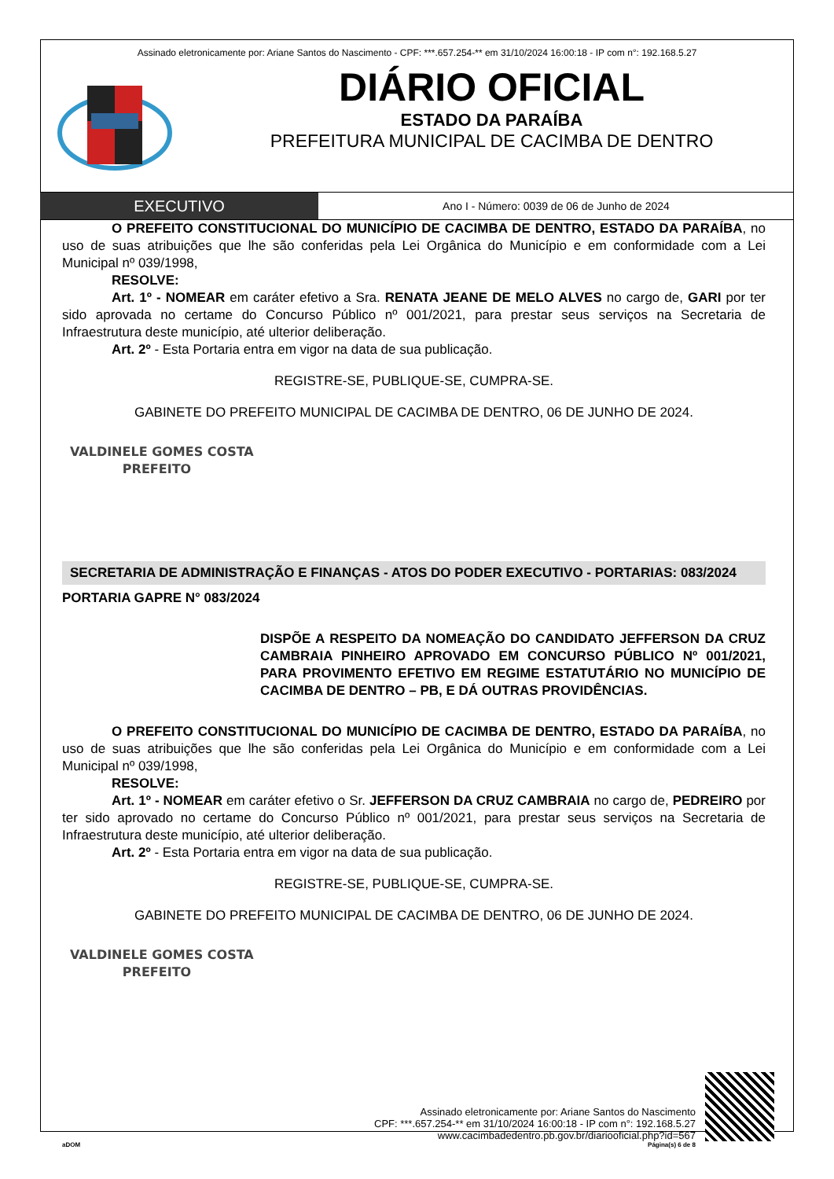Assinado eletronicamente por: Ariane Santos do Nascimento - CPF: ***.657.254-** em 31/10/2024 16:00:18 - IP com n°: 192.168.5.27
DIÁRIO OFICIAL
ESTADO DA PARAÍBA
PREFEITURA MUNICIPAL DE CACIMBA DE DENTRO
EXECUTIVO
Ano I - Número: 0039 de 06 de Junho de 2024
O PREFEITO CONSTITUCIONAL DO MUNICÍPIO DE CACIMBA DE DENTRO, ESTADO DA PARAÍBA, no uso de suas atribuições que lhe são conferidas pela Lei Orgânica do Município e em conformidade com a Lei Municipal nº 039/1998,
RESOLVE:
Art. 1º - NOMEAR em caráter efetivo a Sra. RENATA JEANE DE MELO ALVES no cargo de, GARI por ter sido aprovada no certame do Concurso Público nº 001/2021, para prestar seus serviços na Secretaria de Infraestrutura deste município, até ulterior deliberação.
Art. 2º - Esta Portaria entra em vigor na data de sua publicação.
REGISTRE-SE, PUBLIQUE-SE, CUMPRA-SE.
GABINETE DO PREFEITO MUNICIPAL DE CACIMBA DE DENTRO, 06 DE JUNHO DE 2024.
VALDINELE GOMES COSTA
PREFEITO
SECRETARIA DE ADMINISTRAÇÃO E FINANÇAS - ATOS DO PODER EXECUTIVO - PORTARIAS: 083/2024
PORTARIA GAPRE N° 083/2024
DISPÕE A RESPEITO DA NOMEAÇÃO DO CANDIDATO JEFFERSON DA CRUZ CAMBRAIA PINHEIRO APROVADO EM CONCURSO PÚBLICO Nº 001/2021, PARA PROVIMENTO EFETIVO EM REGIME ESTATUTÁRIO NO MUNICÍPIO DE CACIMBA DE DENTRO – PB, E DÁ OUTRAS PROVIDÊNCIAS.
O PREFEITO CONSTITUCIONAL DO MUNICÍPIO DE CACIMBA DE DENTRO, ESTADO DA PARAÍBA, no uso de suas atribuições que lhe são conferidas pela Lei Orgânica do Município e em conformidade com a Lei Municipal nº 039/1998,
RESOLVE:
Art. 1º - NOMEAR em caráter efetivo o Sr. JEFFERSON DA CRUZ CAMBRAIA no cargo de, PEDREIRO por ter sido aprovado no certame do Concurso Público nº 001/2021, para prestar seus serviços na Secretaria de Infraestrutura deste município, até ulterior deliberação.
Art. 2º - Esta Portaria entra em vigor na data de sua publicação.
REGISTRE-SE, PUBLIQUE-SE, CUMPRA-SE.
GABINETE DO PREFEITO MUNICIPAL DE CACIMBA DE DENTRO, 06 DE JUNHO DE 2024.
VALDINELE GOMES COSTA
PREFEITO
Assinado eletronicamente por: Ariane Santos do Nascimento
CPF: ***.657.254-** em 31/10/2024 16:00:18 - IP com n°: 192.168.5.27
www.cacimbadedentro.pb.gov.br/diariooficial.php?id=567
aDOM Página(s) 6 de 8